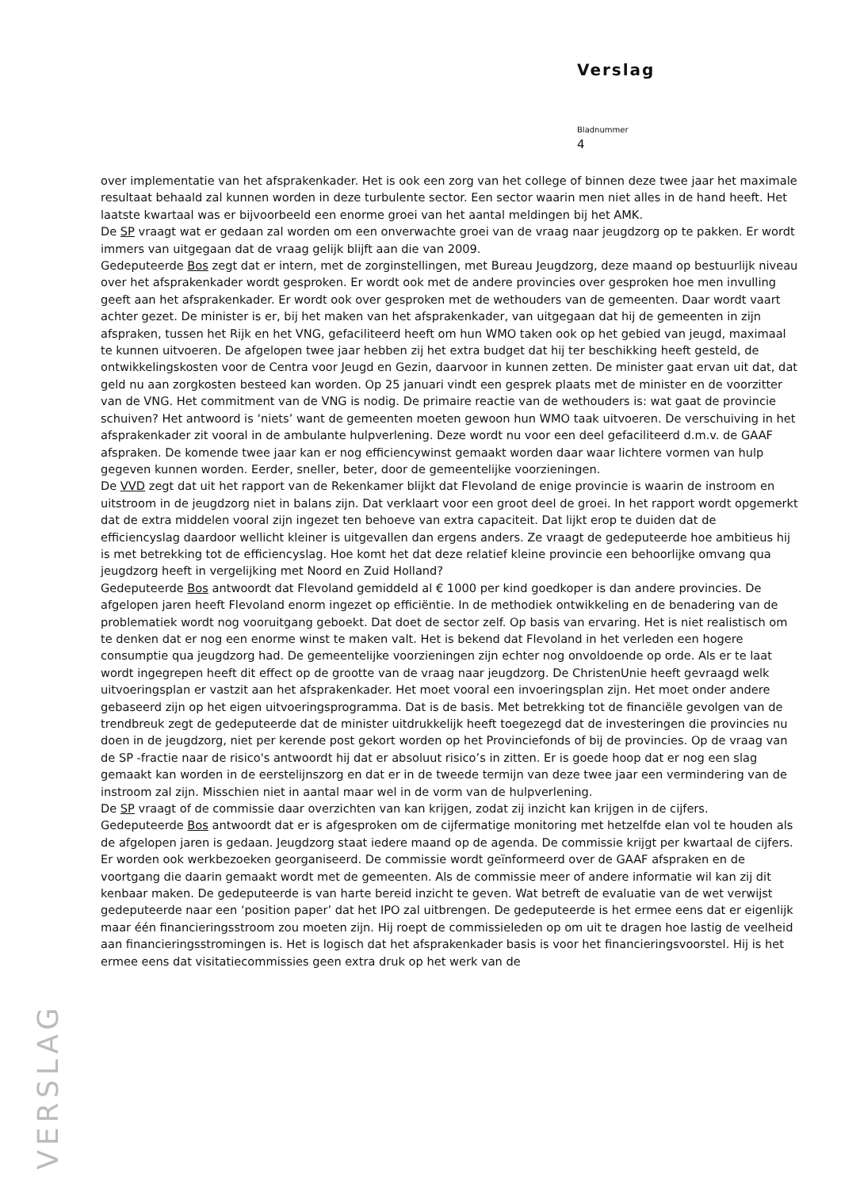Verslag
Bladnummer
4
over implementatie van het afsprakenkader. Het is ook een zorg van het college of binnen deze twee jaar het maximale resultaat behaald zal kunnen worden in deze turbulente sector. Een sector waarin men niet alles in de hand heeft. Het laatste kwartaal was er bijvoorbeeld een enorme groei van het aantal meldingen bij het AMK.
De SP vraagt wat er gedaan zal worden om een onverwachte groei van de vraag naar jeugdzorg op te pakken. Er wordt immers van uitgegaan dat de vraag gelijk blijft aan die van 2009.
Gedeputeerde Bos zegt dat er intern, met de zorginstellingen, met Bureau Jeugdzorg, deze maand op bestuurlijk niveau over het afsprakenkader wordt gesproken. Er wordt ook met de andere provincies over gesproken hoe men invulling geeft aan het afsprakenkader. Er wordt ook over gesproken met de wethouders van de gemeenten. Daar wordt vaart achter gezet. De minister is er, bij het maken van het afsprakenkader, van uitgegaan dat hij de gemeenten in zijn afspraken, tussen het Rijk en het VNG, gefaciliteerd heeft om hun WMO taken ook op het gebied van jeugd, maximaal te kunnen uitvoeren. De afgelopen twee jaar hebben zij het extra budget dat hij ter beschikking heeft gesteld, de ontwikkelingskosten voor de Centra voor Jeugd en Gezin, daarvoor in kunnen zetten. De minister gaat ervan uit dat, dat geld nu aan zorgkosten besteed kan worden. Op 25 januari vindt een gesprek plaats met de minister en de voorzitter van de VNG. Het commitment van de VNG is nodig. De primaire reactie van de wethouders is: wat gaat de provincie schuiven? Het antwoord is ‘niets’ want de gemeenten moeten gewoon hun WMO taak uitvoeren. De verschuiving in het afsprakenkader zit vooral in de ambulante hulpverlening. Deze wordt nu voor een deel gefaciliteerd d.m.v. de GAAF afspraken. De komende twee jaar kan er nog efficiencywinst gemaakt worden daar waar lichtere vormen van hulp gegeven kunnen worden. Eerder, sneller, beter, door de gemeentelijke voorzieningen.
De VVD zegt dat uit het rapport van de Rekenkamer blijkt dat Flevoland de enige provincie is waarin de instroom en uitstroom in de jeugdzorg niet in balans zijn. Dat verklaart voor een groot deel de groei. In het rapport wordt opgemerkt dat de extra middelen vooral zijn ingezet ten behoeve van extra capaciteit. Dat lijkt erop te duiden dat de efficiencyslag daardoor wellicht kleiner is uitgevallen dan ergens anders. Ze vraagt de gedeputeerde hoe ambitieus hij is met betrekking tot de efficiencyslag. Hoe komt het dat deze relatief kleine provincie een behoorlijke omvang qua jeugdzorg heeft in vergelijking met Noord en Zuid Holland?
Gedeputeerde Bos antwoordt dat Flevoland gemiddeld al € 1000 per kind goedkoper is dan andere provincies. De afgelopen jaren heeft Flevoland enorm ingezet op efficiëntie. In de methodiek ontwikkeling en de benadering van de problematiek wordt nog vooruitgang geboekt. Dat doet de sector zelf. Op basis van ervaring. Het is niet realistisch om te denken dat er nog een enorme winst te maken valt. Het is bekend dat Flevoland in het verleden een hogere consumptie qua jeugdzorg had. De gemeentelijke voorzieningen zijn echter nog onvoldoende op orde. Als er te laat wordt ingegrepen heeft dit effect op de grootte van de vraag naar jeugdzorg. De ChristenUnie heeft gevraagd welk uitvoeringsplan er vastzit aan het afsprakenkader. Het moet vooral een invoeringsplan zijn. Het moet onder andere gebaseerd zijn op het eigen uitvoeringsprogramma. Dat is de basis. Met betrekking tot de financiële gevolgen van de trendbreuk zegt de gedeputeerde dat de minister uitdrukkelijk heeft toegezegd dat de investeringen die provincies nu doen in de jeugdzorg, niet per kerende post gekort worden op het Provinciefonds of bij de provincies. Op de vraag van de SP -fractie naar de risico's antwoordt hij dat er absoluut risico’s in zitten. Er is goede hoop dat er nog een slag gemaakt kan worden in de eerstelijnszorg en dat er in de tweede termijn van deze twee jaar een vermindering van de instroom zal zijn. Misschien niet in aantal maar wel in de vorm van de hulpverlening.
De SP vraagt of de commissie daar overzichten van kan krijgen, zodat zij inzicht kan krijgen in de cijfers.
Gedeputeerde Bos antwoordt dat er is afgesproken om de cijfermatige monitoring met hetzelfde elan vol te houden als de afgelopen jaren is gedaan. Jeugdzorg staat iedere maand op de agenda. De commissie krijgt per kwartaal de cijfers. Er worden ook werkbezoeken georganiseerd. De commissie wordt geïnformeerd over de GAAF afspraken en de voortgang die daarin gemaakt wordt met de gemeenten. Als de commissie meer of andere informatie wil kan zij dit kenbaar maken. De gedeputeerde is van harte bereid inzicht te geven. Wat betreft de evaluatie van de wet verwijst gedeputeerde naar een ‘position paper’ dat het IPO zal uitbrengen. De gedeputeerde is het ermee eens dat er eigenlijk maar één financieringsstroom zou moeten zijn. Hij roept de commissieleden op om uit te dragen hoe lastig de veelheid aan financieringsstromingen is. Het is logisch dat het afsprakenkader basis is voor het financieringsvoorstel. Hij is het ermee eens dat visitatiecommissies geen extra druk op het werk van de
VERSLAG